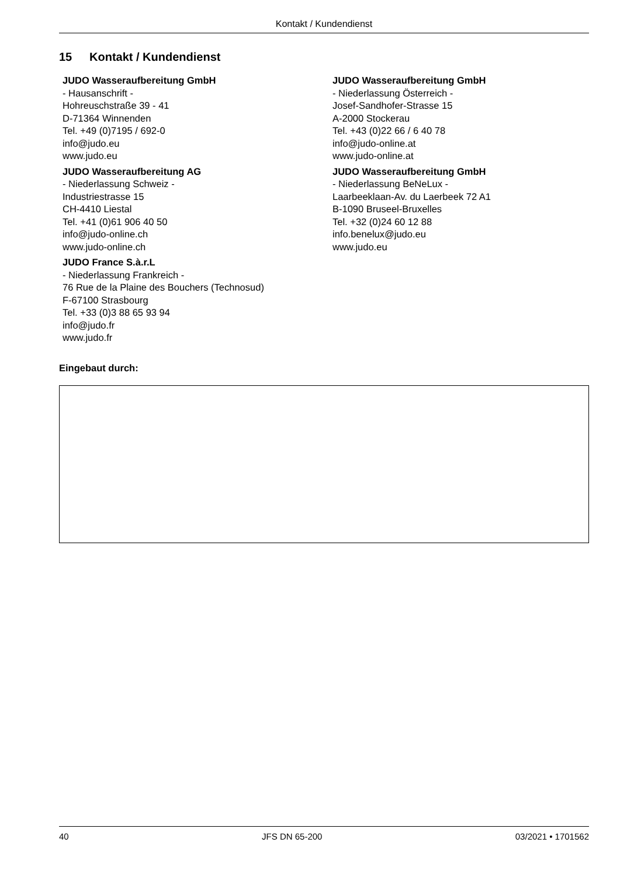Kontakt / Kundendienst
15 Kontakt / Kundendienst
JUDO Wasseraufbereitung GmbH
- Hausanschrift -
Hohreuschstraße 39 - 41
D-71364 Winnenden
Tel. +49 (0)7195 / 692-0
info@judo.eu
www.judo.eu
JUDO Wasseraufbereitung AG
- Niederlassung Schweiz -
Industriestrasse 15
CH-4410 Liestal
Tel. +41 (0)61 906 40 50
info@judo-online.ch
www.judo-online.ch
JUDO France S.à.r.L
- Niederlassung Frankreich -
76 Rue de la Plaine des Bouchers (Technosud)
F-67100 Strasbourg
Tel. +33 (0)3 88 65 93 94
info@judo.fr
www.judo.fr
JUDO Wasseraufbereitung GmbH
- Niederlassung Österreich -
Josef-Sandhofer-Strasse 15
A-2000 Stockerau
Tel. +43 (0)22 66 / 6 40 78
info@judo-online.at
www.judo-online.at
JUDO Wasseraufbereitung GmbH
- Niederlassung BeNeLux -
Laarbeeklaan-Av. du Laerbeek 72 A1
B-1090 Bruseel-Bruxelles
Tel. +32 (0)24 60 12 88
info.benelux@judo.eu
www.judo.eu
Eingebaut durch:
40 JFS DN 65-200 03/2021 • 1701562